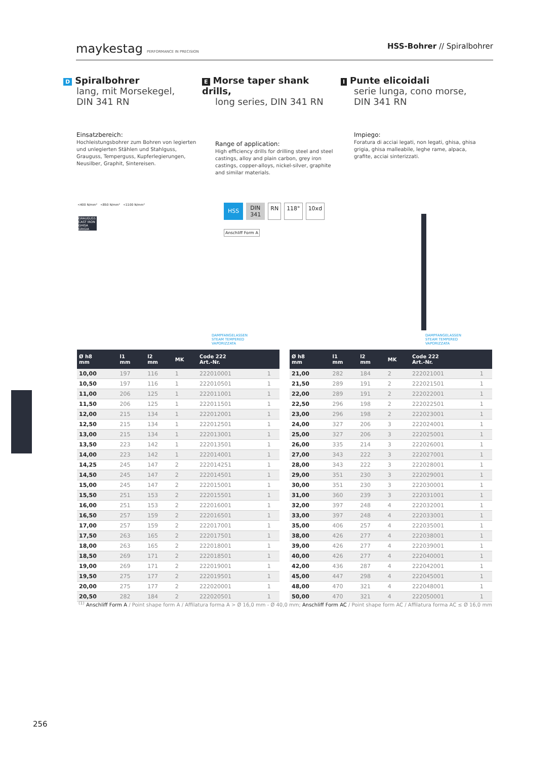maykestag PERFORMANCE IN PRECISION
HSS-Bohrer // Spiralbohrer
D Spiralbohrer
lang, mit Morsekegel,
DIN 341 RN
Einsatzbereich:
Hochleistungsbohrer zum Bohren von legierten und unlegierten Stählen und Stahlguss, Grauguss, Temperguss, Kupferlegierungen, Neusilber, Graphit, Sintereisen.
E Morse taper shank drills,
long series, DIN 341 RN
Range of application:
High efficiency drills for drilling steel and steel castings, alloy and plain carbon, grey iron castings, copper-alloys, nickel-silver, graphite and similar materials.
I Punte elicoidali
serie lunga, cono morse,
DIN 341 RN
Impiego:
Foratura di acciai legati, non legati, ghisa, ghisa grigia, ghisa malleabile, leghe rame, alpaca, grafite, acciai sinterizzati.
<400 N/mm² <850 N/mm² <1100 N/mm²
GRAUGUSS CAST IRON GHISA GRIGIA
HSS DIN
341 RN 118° 10xd
Anschliff Form A
DAMPFANGELASSEN
STEAM TEMPERED
VAPORIZZATA
DAMPFANGELASSEN
STEAM TEMPERED
VAPORIZZATA
| Ø h8 mm | l1 mm | l2 mm | MK | Code 222 Art.-Nr. | |
| --- | --- | --- | --- | --- | --- |
| 10,00 | 197 | 116 | 1 | 222010001 | 1 |
| 10,50 | 197 | 116 | 1 | 222010501 | 1 |
| 11,00 | 206 | 125 | 1 | 222011001 | 1 |
| 11,50 | 206 | 125 | 1 | 222011501 | 1 |
| 12,00 | 215 | 134 | 1 | 222012001 | 1 |
| 12,50 | 215 | 134 | 1 | 222012501 | 1 |
| 13,00 | 215 | 134 | 1 | 222013001 | 1 |
| 13,50 | 223 | 142 | 1 | 222013501 | 1 |
| 14,00 | 223 | 142 | 1 | 222014001 | 1 |
| 14,25 | 245 | 147 | 2 | 222014251 | 1 |
| 14,50 | 245 | 147 | 2 | 222014501 | 1 |
| 15,00 | 245 | 147 | 2 | 222015001 | 1 |
| 15,50 | 251 | 153 | 2 | 222015501 | 1 |
| 16,00 | 251 | 153 | 2 | 222016001 | 1 |
| 16,50 | 257 | 159 | 2 | 222016501 | 1 |
| 17,00 | 257 | 159 | 2 | 222017001 | 1 |
| 17,50 | 263 | 165 | 2 | 222017501 | 1 |
| 18,00 | 263 | 165 | 2 | 222018001 | 1 |
| 18,50 | 269 | 171 | 2 | 222018501 | 1 |
| 19,00 | 269 | 171 | 2 | 222019001 | 1 |
| 19,50 | 275 | 177 | 2 | 222019501 | 1 |
| 20,00 | 275 | 177 | 2 | 222020001 | 1 |
| 20,50 | 282 | 184 | 2 | 222020501 | 1 |
| Ø h8 mm | l1 mm | l2 mm | MK | Code 222 Art.-Nr. | |
| --- | --- | --- | --- | --- | --- |
| 21,00 | 282 | 184 | 2 | 222021001 | 1 |
| 21,50 | 289 | 191 | 2 | 222021501 | 1 |
| 22,00 | 289 | 191 | 2 | 222022001 | 1 |
| 22,50 | 296 | 198 | 2 | 222022501 | 1 |
| 23,00 | 296 | 198 | 2 | 222023001 | 1 |
| 24,00 | 327 | 206 | 3 | 222024001 | 1 |
| 25,00 | 327 | 206 | 3 | 222025001 | 1 |
| 26,00 | 335 | 214 | 3 | 222026001 | 1 |
| 27,00 | 343 | 222 | 3 | 222027001 | 1 |
| 28,00 | 343 | 222 | 3 | 222028001 | 1 |
| 29,00 | 351 | 230 | 3 | 222029001 | 1 |
| 30,00 | 351 | 230 | 3 | 222030001 | 1 |
| 31,00 | 360 | 239 | 3 | 222031001 | 1 |
| 32,00 | 397 | 248 | 4 | 222032001 | 1 |
| 33,00 | 397 | 248 | 4 | 222033001 | 1 |
| 35,00 | 406 | 257 | 4 | 222035001 | 1 |
| 38,00 | 426 | 277 | 4 | 222038001 | 1 |
| 39,00 | 426 | 277 | 4 | 222039001 | 1 |
| 40,00 | 426 | 277 | 4 | 222040001 | 1 |
| 42,00 | 436 | 287 | 4 | 222042001 | 1 |
| 45,00 | 447 | 298 | 4 | 222045001 | 1 |
| 48,00 | 470 | 321 | 4 | 222048001 | 1 |
| 50,00 | 470 | 321 | 4 | 222050001 | 1 |
<sup>(1)</sup> Anschliff Form A / Point shape form A / Affilatura forma A > Ø 16,0 mm - Ø 40,0 mm; Anschliff Form AC / Point shape form AC / Affilatura forma AC ≤ Ø 16,0 mm
256